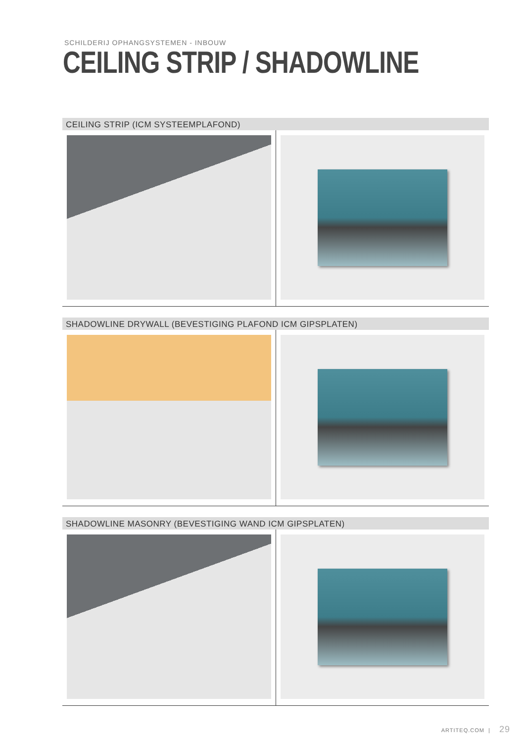SCHILDERIJ OPHANGSYSTEMEN - INBOUW
CEILING STRIP / SHADOWLINE
CEILING STRIP (ICM SYSTEEMPLAFOND)
SHADOWLINE DRYWALL (BEVESTIGING PLAFOND ICM GIPSPLATEN)
SHADOWLINE MASONRY (BEVESTIGING WAND ICM GIPSPLATEN)
ARTITEQ.COM | 29